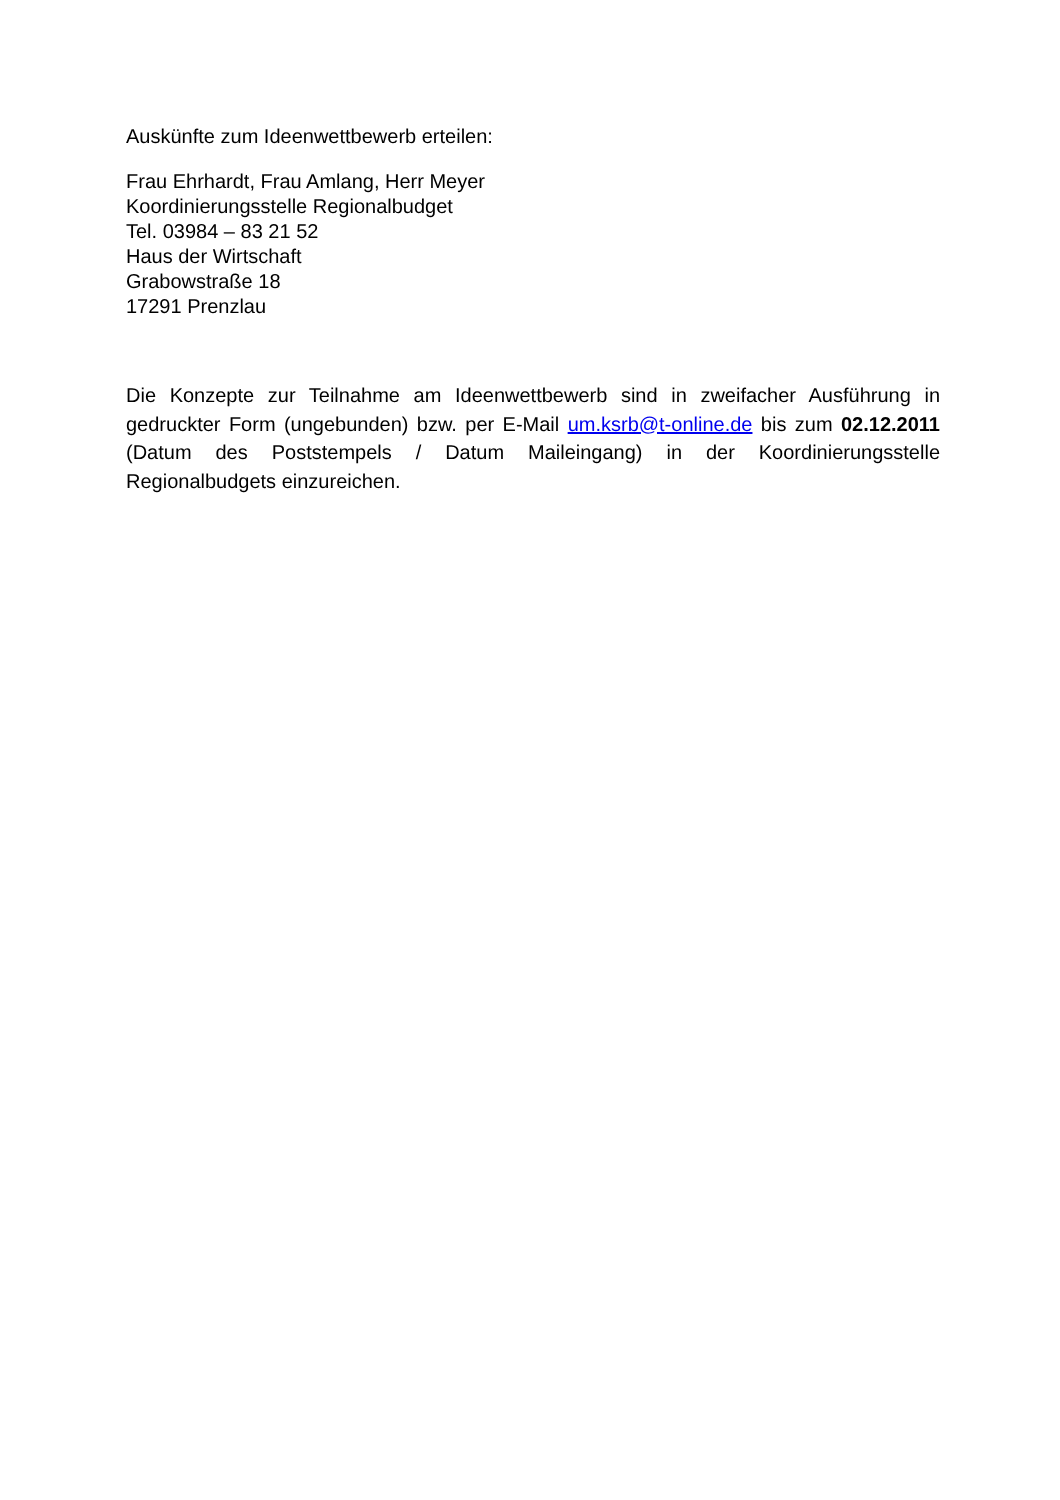Auskünfte zum Ideenwettbewerb erteilen:
Frau Ehrhardt, Frau Amlang, Herr Meyer
Koordinierungsstelle Regionalbudget
Tel. 03984 – 83 21 52
Haus der Wirtschaft
Grabowstraße 18
17291 Prenzlau
Die Konzepte zur Teilnahme am Ideenwettbewerb sind in zweifacher Ausführung in gedruckter Form (ungebunden) bzw. per E-Mail um.ksrb@t-online.de bis zum 02.12.2011 (Datum des Poststempels / Datum Maileingang) in der Koordinierungsstelle Regionalbudgets einzureichen.